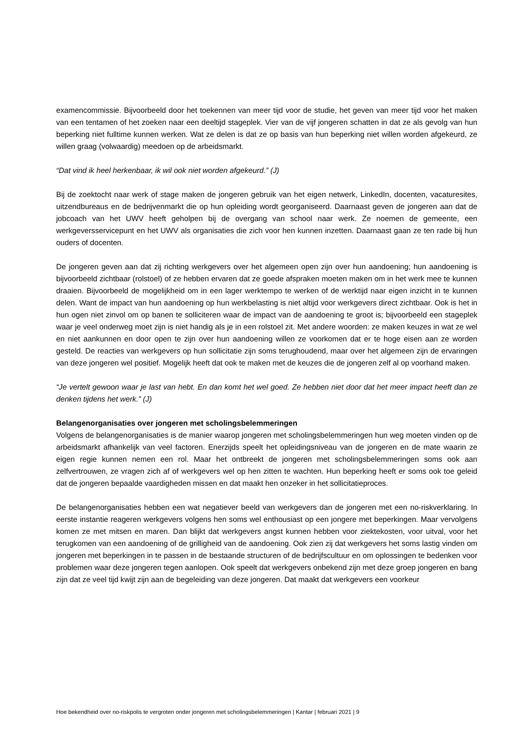examencommissie. Bijvoorbeeld door het toekennen van meer tijd voor de studie, het geven van meer tijd voor het maken van een tentamen of het zoeken naar een deeltijd stageplek. Vier van de vijf jongeren schatten in dat ze als gevolg van hun beperking niet fulltime kunnen werken. Wat ze delen is dat ze op basis van hun beperking niet willen worden afgekeurd, ze willen graag (volwaardig) meedoen op de arbeidsmarkt.
“Dat vind ik heel herkenbaar, ik wil ook niet worden afgekeurd.” (J)
Bij de zoektocht naar werk of stage maken de jongeren gebruik van het eigen netwerk, LinkedIn, docenten, vacaturesites, uitzendbureaus en de bedrijvenmarkt die op hun opleiding wordt georganiseerd. Daarnaast geven de jongeren aan dat de jobcoach van het UWV heeft geholpen bij de overgang van school naar werk. Ze noemen de gemeente, een werkgeversservicepunt en het UWV als organisaties die zich voor hen kunnen inzetten. Daarnaast gaan ze ten rade bij hun ouders of docenten.
De jongeren geven aan dat zij richting werkgevers over het algemeen open zijn over hun aandoening; hun aandoening is bijvoorbeeld zichtbaar (rolstoel) of ze hebben ervaren dat ze goede afspraken moeten maken om in het werk mee te kunnen draaien. Bijvoorbeeld de mogelijkheid om in een lager werktempo te werken of de werktijd naar eigen inzicht in te kunnen delen. Want de impact van hun aandoening op hun werkbelasting is niet altijd voor werkgevers direct zichtbaar. Ook is het in hun ogen niet zinvol om op banen te solliciteren waar de impact van de aandoening te groot is; bijvoorbeeld een stageplek waar je veel onderweg moet zijn is niet handig als je in een rolstoel zit. Met andere woorden: ze maken keuzes in wat ze wel en niet aankunnen en door open te zijn over hun aandoening willen ze voorkomen dat er te hoge eisen aan ze worden gesteld. De reacties van werkgevers op hun sollicitatie zijn soms terughoudend, maar over het algemeen zijn de ervaringen van deze jongeren wel positief. Mogelijk heeft dat ook te maken met de keuzes die de jongeren zelf al op voorhand maken.
“Je vertelt gewoon waar je last van hebt. En dan komt het wel goed. Ze hebben niet door dat het meer impact heeft dan ze denken tijdens het werk.” (J)
Belangenorganisaties over jongeren met scholingsbelemmeringen
Volgens de belangenorganisaties is de manier waarop jongeren met scholingsbelemmeringen hun weg moeten vinden op de arbeidsmarkt afhankelijk van veel factoren. Enerzijds speelt het opleidingsniveau van de jongeren en de mate waarin ze eigen regie kunnen nemen een rol. Maar het ontbreekt de jongeren met scholingsbelemmeringen soms ook aan zelfvertrouwen, ze vragen zich af of werkgevers wel op hen zitten te wachten. Hun beperking heeft er soms ook toe geleid dat de jongeren bepaalde vaardigheden missen en dat maakt hen onzeker in het sollicitatieproces.
De belangenorganisaties hebben een wat negatiever beeld van werkgevers dan de jongeren met een no-riskverklaring. In eerste instantie reageren werkgevers volgens hen soms wel enthousiast op een jongere met beperkingen. Maar vervolgens komen ze met mitsen en maren. Dan blijkt dat werkgevers angst kunnen hebben voor ziektekosten, voor uitval, voor het terugkomen van een aandoening of de grilligheid van de aandoening. Ook zien zij dat werkgevers het soms lastig vinden om jongeren met beperkingen in te passen in de bestaande structuren of de bedrijfscultuur en om oplossingen te bedenken voor problemen waar deze jongeren tegen aanlopen. Ook speelt dat werkgevers onbekend zijn met deze groep jongeren en bang zijn dat ze veel tijd kwijt zijn aan de begeleiding van deze jongeren. Dat maakt dat werkgevers een voorkeur
Hoe bekendheid over no-riskpolis te vergroten onder jongeren met scholingsbelemmeringen | Kantar | februari 2021 | 9